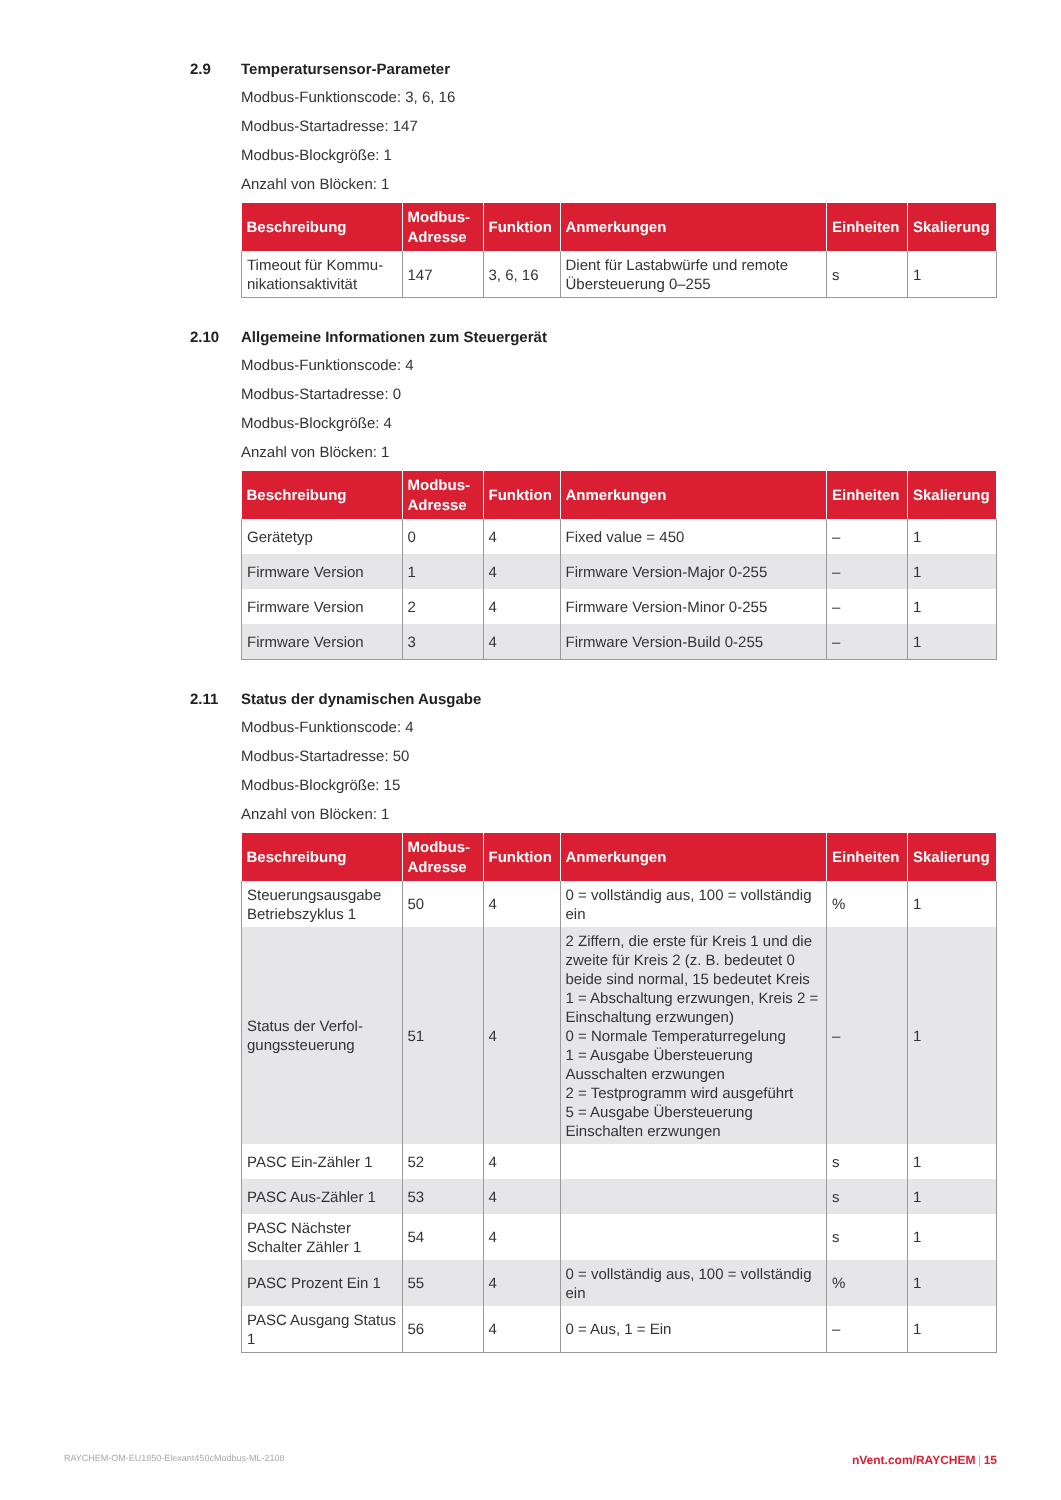2.9 Temperatursensor-Parameter
Modbus-Funktionscode: 3, 6, 16
Modbus-Startadresse: 147
Modbus-Blockgröße: 1
Anzahl von Blöcken: 1
| Beschreibung | Modbus-Adresse | Funktion | Anmerkungen | Einheiten | Skalierung |
| --- | --- | --- | --- | --- | --- |
| Timeout für Kommu-nikationsaktivität | 147 | 3, 6, 16 | Dient für Lastabwürfe und remote Übersteuerung 0–255 | s | 1 |
2.10 Allgemeine Informationen zum Steuergerät
Modbus-Funktionscode: 4
Modbus-Startadresse: 0
Modbus-Blockgröße: 4
Anzahl von Blöcken: 1
| Beschreibung | Modbus-Adresse | Funktion | Anmerkungen | Einheiten | Skalierung |
| --- | --- | --- | --- | --- | --- |
| Gerätetyp | 0 | 4 | Fixed value = 450 | – | 1 |
| Firmware Version | 1 | 4 | Firmware Version-Major 0-255 | – | 1 |
| Firmware Version | 2 | 4 | Firmware Version-Minor 0-255 | – | 1 |
| Firmware Version | 3 | 4 | Firmware Version-Build 0-255 | – | 1 |
2.11 Status der dynamischen Ausgabe
Modbus-Funktionscode: 4
Modbus-Startadresse: 50
Modbus-Blockgröße: 15
Anzahl von Blöcken: 1
| Beschreibung | Modbus-Adresse | Funktion | Anmerkungen | Einheiten | Skalierung |
| --- | --- | --- | --- | --- | --- |
| Steuerungsausgabe Betriebszyklus 1 | 50 | 4 | 0 = vollständig aus, 100 = vollständig ein | % | 1 |
| Status der Verfol-gungssteuerung | 51 | 4 | 2 Ziffern, die erste für Kreis 1 und die zweite für Kreis 2 (z. B. bedeutet 0 beide sind normal, 15 bedeutet Kreis 1 = Abschaltung erzwungen, Kreis 2 = Einschaltung erzwungen) 0 = Normale Temperaturregelung 1 = Ausgabe Übersteuerung Ausschalten erzwungen 2 = Testprogramm wird ausgeführt 5 = Ausgabe Übersteuerung Einschalten erzwungen | – | 1 |
| PASC Ein-Zähler 1 | 52 | 4 | | s | 1 |
| PASC Aus-Zähler 1 | 53 | 4 | | s | 1 |
| PASC Nächster Schalter Zähler 1 | 54 | 4 | | s | 1 |
| PASC Prozent Ein 1 | 55 | 4 | 0 = vollständig aus, 100 = vollständig ein | % | 1 |
| PASC Ausgang Status 1 | 56 | 4 | 0 = Aus, 1 = Ein | – | 1 |
RAYCHEM-OM-EU1850-Elexant450cModbus-ML-2108 nVent.com/RAYCHEM | 15